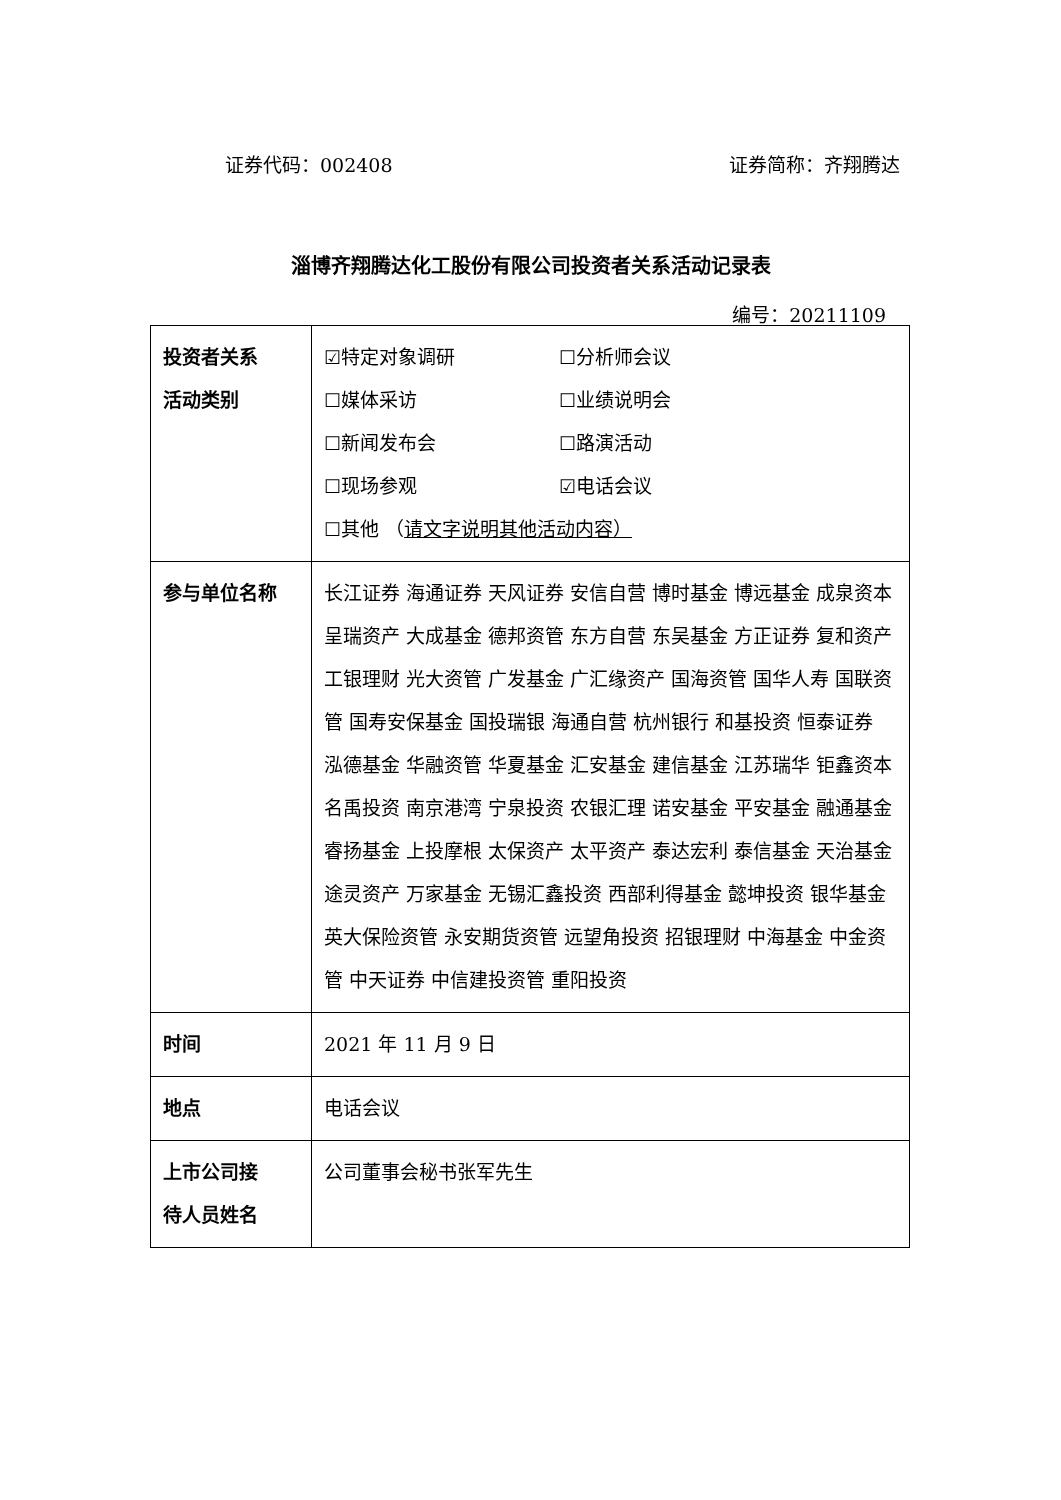证券代码：002408 证券简称：齐翔腾达
淄博齐翔腾达化工股份有限公司投资者关系活动记录表
编号：20211109
| 投资者关系 活动类别 | ☑特定对象调研 ☐分析师会议 ☐媒体采访 ☐业绩说明会 ☐新闻发布会 ☐路演活动 ☐现场参观 ☑电话会议 ☐其他 （ 请文字说明其他活动内容） |
| 参与单位名称 | 长江证券 海通证券 天风证券 安信自营 博时基金 博远基金 成泉资本 呈瑞资产 大成基金 德邦资管 东方自营 东吴基金 方正证券 复和资产 工银理财 光大资管 广发基金 广汇缘资产 国海资管 国华人寿 国联资管 国寿安保基金 国投瑞银 海通自营 杭州银行 和基投资 恒泰证券 泓德基金 华融资管 华夏基金 汇安基金 建信基金 江苏瑞华 钜鑫资本 名禹投资 南京港湾 宁泉投资 农银汇理 诺安基金 平安基金 融通基金 睿扬基金 上投摩根 太保资产 太平资产 泰达宏利 泰信基金 天治基金 途灵资产 万家基金 无锡汇鑫投资 西部利得基金 懿坤投资 银华基金 英大保险资管 永安期货资管 远望角投资 招银理财 中海基金 中金资管 中天证券 中信建投资管 重阳投资 |
| 时间 | 2021 年 11 月 9 日 |
| 地点 | 电话会议 |
| 上市公司接 待人员姓名 | 公司董事会秘书张军先生 |